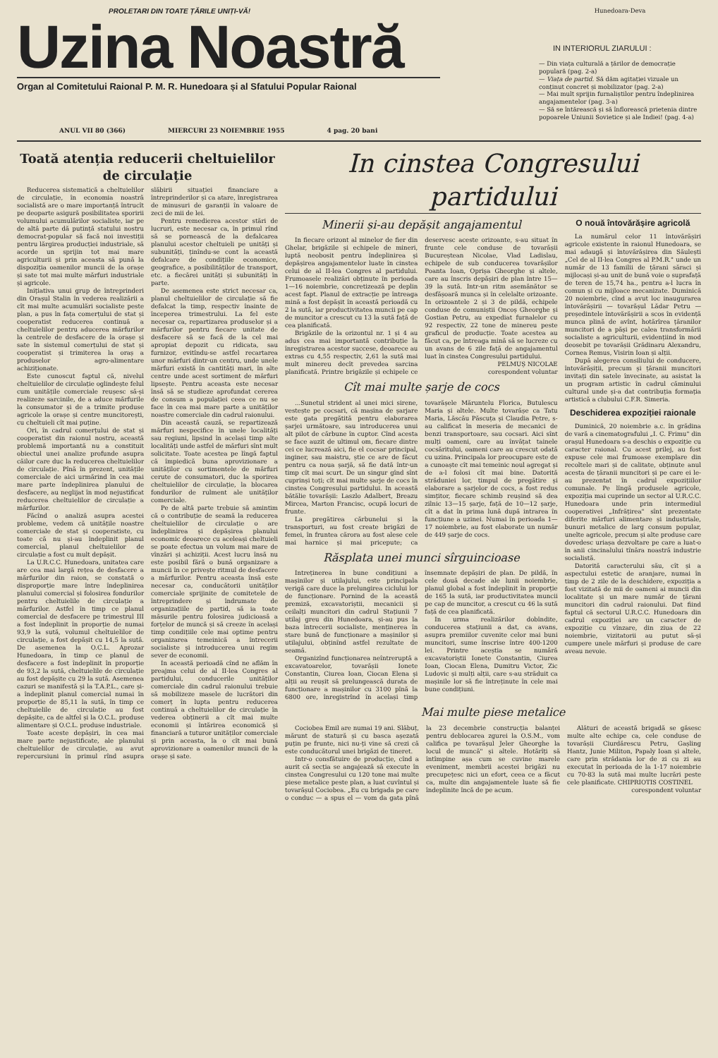PROLETARI DIN TOATE ȚĂRILE UNIȚI-VĂ!
Uzina Noastră
Organ al Comitetului Raional P. M. R. Hunedoara și al Sfatului Popular Raional
Hunedoara-Deva
IN INTERIORUL ZIARULUI :
— Din viața culturală a țărilor de democrație populară (pag. 2-a)
— Viața de partid. Să dăm agitației vizuale un conținut concret și mobilizator (pag. 2-a)
— Mai mult sprijin furnaliștilor pentru îndeplinirea angajamentelor (pag. 3-a)
— Să se întărească și să înflorească prietenia dintre popoarele Uniunii Sovietice și ale Indiei! (pag. 4-a)
ANUL VII 80 (366) MIERCURI 23 NOIEMBRIE 1955 4 pag. 20 bani
Toată atenția reducerii cheltuielilor de circulație
Reducerea sistematică a cheltuielilor de circulație, în economia noastră socialistă are o mare importanță întrucît pe deoparte asigură posibilitatea sporirii volumului acumulărilor socialiste, iar pe de altă parte dă putință statului nostru democrat-popular să facă noi investiții pentru lărgirea producției industriale, să acorde un sprijin tot mai mare agriculturii și prin aceasta să pună la dispoziția oamenilor muncii de la orașe și sate tot mai multe mărfuri industriale și agricole.
Inițiativa unui grup de întreprinderi din Orașul Stalin în vederea realizării a cît mai multe acumulări socialiste peste plan, a pus în fața comerțului de stat și cooperatist reducerea continuă a cheltuielilor pentru aducerea mărfurilor la centrele de desfacere de la orașe și sate în sistemul comerțului de stat și cooperatist și trimiterea la oraș a produselor agro-alimentare achiziționate.
Este cunoscut faptul că, nivelul cheltuielilor de circulație oglindește felul cum unitățile comerciale reușesc să-și realizeze sarcinile, de a aduce mărfurile la consumator și de a trimite produse agricole la orașe și centre muncitorești, cu cheltuieli cît mai puține.
Ori, în cadrul comerțului de stat și cooperatist din raionul nostru, această problemă importantă nu a constituit obiectul unei analize profunde asupra căilor care duc la reducerea cheltuielilor de circulație. Pînă în prezent, unitățile comerciale de aici urmărind în cea mai mare parte îndeplinirea planului de desfacere, au neglijat în mod nejustificat reducerea cheltuielilor de circulație a mărfurilor.
Făcînd o analiză asupra acestei probleme, vedem că unitățile noastre comerciale de stat și cooperatiste, cu toate că nu și-au îndeplinit planul comercial, planul cheltuielilor de circulație a fost cu mult depășit.
La U.R.C.C. Hunedoara, unitatea care are cea mai largă rețea de desfacere a mărfurilor din raion, se constată o disproporție mare între îndeplinirea planului comercial și folosirea fondurilor pentru cheltuielile de circulație a mărfurilor. Astfel în timp ce planul comercial de desfacere pe trimestrul III a fost îndeplinit în proporție de numai 93,9 la sută, volumul cheltuielilor de circulație, a fost depășit cu 14,5 la sută. De asemenea la O.C.L. Aprozar Hunedoara, în timp ce planul de desfacere a fost îndeplinit în proporție de 93,2 la sută, cheltuielile de circulație au fost depășite cu 29 la sută. Asemenea cazuri se manifestă și la T.A.P.L., care și-a îndeplinit planul comercial numai în proporție de 85,11 la sută, în timp ce cheltuielile de circulație au fost depășite, ca de altfel și la O.C.L. produse alimentare și O.C.L. produse industriale.
Toate aceste depășiri, în cea mai mare parte nejustificate, ale planului cheltuielilor de circulație, au avut repercursiuni în primul rînd asupra slăbirii situației financiare a întreprinderilor și ca atare, înregistrarea de minusuri de garanții în valoare de zeci de mii de lei.
Pentru remedierea acestor stări de lucruri, este necesar ca, în primul rînd să se pornească de la defalcarea planului acestor cheltuieli pe unități și subunități, ținîndu-se cont la această defalcare de condițiile economice, geografice, a posibilităților de transport, etc. a fiecărei unități și subunități în parte.
De asemenea este strict necesar ca, planul cheltuielilor de circulație să fie defalcat la timp, respectiv înainte de începerea trimestrului. La fel este necesar ca, repartizarea produselor și a mărfurilor pentru fiecare unitate de desfacere să se facă de la cel mai apropiat depozit cu ridicata, sau furnizor, evitîndu-se astfel recartarea unor mărfuri dintr-un centru, unde unele mărfuri există în cantități mari, în alte centre unde acest sortiment de mărfuri lipsește. Pentru aceasta este necesar însă să se studieze aprofundat cererea de consum a populației ceea ce nu se face în cea mai mare parte a unităților noastre comerciale din cadrul raionului.
Din această cauză, se repartizează mărfuri nespecifice în unele localități sau regiuni, lipsind în același timp alte localități unde astfel de mărfuri sînt mult solicitate. Toate acestea pe lîngă faptul că împiedică buna aprovizionare a unităților cu sortimentele de mărfuri cerute de consumatori, duc la sporirea cheltuielilor de circulație, la blocarea fondurilor de rulment ale unităților comerciale.
Pe de altă parte trebuie să amintim că o contribuție de seamă la reducerea cheltuielilor de circulație o are îndeplinirea și depășirea planului economic deoarece cu aceleași cheltuieli se poate efectua un volum mai mare de vînzări și achiziții. Acest lucru însă nu este posibil fără o bună organizare a muncii în ce privește ritmul de desfacere a mărfurilor. Pentru aceasta însă este necesar ca, conducătorii unităților comerciale sprijinite de comitetele de întreprindere și îndrumate de organizațiile de partid, să ia toate măsurile pentru folosirea judicioasă a forțelor de muncă și să creeze în același timp condițiile cele mai optime pentru organizarea temeinică a întrecerii socialiste și introducerea unui regim sever de economii.
In această perioadă cînd ne aflăm în preajma celui de al II-lea Congres al partidului, conducerile unităților comerciale din cadrul raionului trebuie să mobilizeze masele de lucrători din comerț în lupta pentru reducerea continuă a cheltuielilor de circulație în vederea obținerii a cît mai multe economii și întărirea economică și financiară a tuturor unităților comerciale și prin aceasta, la o cît mai bună aprovizionare a oamenilor muncii de la orașe și sate.
In cinstea Congresului partidului
Minerii și-au depășit angajamentul
In fiecare orizont al minelor de fier din Ghelar, brigăzile și echipele de mineri, luptă neobosit pentru îndeplinirea și depășirea angajamentelor luate în cinstea celui de al II-lea Congres al partidului. Frumoasele realizări obținute în perioada 1—16 noiembrie, concretizează pe deplin acest fapt. Planul de extracție pe întreaga mină a fost depășit în această perioadă cu 2 la sută, iar productivitatea muncii pe cap de muncitor a crescut cu 13 la sută față de cea planificată.
Brigăzile de la orizontul nr. 1 și 4 au adus cea mai importantă contribuție la înregistrarea acestor succese, deoarece au extras cu 4,55 respectiv, 2,61 la sută mai mult minereu decît prevedea sarcina planificată. Printre brigăzile și echipele ce deservesc aceste orizoante, s-au situat în frunte cele conduse de tovarășii Bucureștean Nicolae, Vlad Ladislau, echipele de sub conducerea tovarășilor Poanta Ioan, Oprișa Gheorghe și altele, care au înscris depășiri de plan între 15—39 la sută. Intr-un ritm asemănător se desfășoară munca și în celelalte orizoante. In orizoantele 2 și 3 de pildă, echipele conduse de comuniștii Oncoș Gheorghe și Gostian Petru, au expediat furnalelor cu 92 respectiv, 22 tone de minereu peste graficul de producție. Toate acestea au făcut ca, pe întreaga mină să se lucreze cu un avans de 6 zile față de angajamentul luat în cinstea Congresului partidului.
PELMUȘ NICOLAE
corespondent voluntar
Cît mai multe șarje de cocs
...Sunetul strident al unei mici sirene, vestește pe cocsari, că mașina de șarjare este gata pregătită pentru elaborarea șarjei următoare, sau introducerea unui alt pilot de cărbune în cuptor. Cînd acesta se face auzit de ultimul om, fiecare dintre cei ce lucrează aici, fie el cocsar principal, inginer, sau maistru, știe ce are de făcut pentru ca noua șarjă, să fie dată într-un timp cît mai scurt. De un singur gînd sînt cuprinși toți; cît mai multe șarje de cocs în cinstea Congresului partidului. In această bătălie tovarășii: Laszlo Adalbert, Breazu Mircea, Marton Francisc, ocupă locuri de frunte.
La pregătirea cărbunelui și la transporturi, au fost create brigăzi de femei, în fruntea cărora au fost alese cele mai harnice și mai pricepute; ca tovarășele Măruntelu Florica, Butulescu Maria și altele. Multe tovarășe ca Tatu Maria, Lăscău Păscuța și Claudia Petre, s-au calificat în meseria de mecanici de benzi transportoare, sau cocsari. Aici sînt mulți oameni, care au învățat tainele cocsăritului, oameni care au crescut odată cu uzina. Principala lor preocupare este de a cunoaște cît mai temeinic noul agregat și de a-l folosi cît mai bine. Datorită străduniei lor, timpul de pregătire și elaborare a șarjelor de cocs, a fost redus simțitor, fiecare schimb reușind să dea zilnic 13—15 șarje, față de 10—12 șarje, cît a dat în prima lună după intrarea în funcțiune a uzinei. Numai în perioada 1—17 noiembrie, au fost elaborate un număr de 449 șarje de cocs.
Răsplata unei munci sîrguincioase
Intreținerea în bune condițiuni a mașinilor și utilajului, este principala verigă care duce la prelungirea ciclului lor de funcționare. Pornind de la această premiză, excavatoriștii, mecanicii și ceilalți muncitori din cadrul Stațiunii 7 utilaj greu din Hunedoara, și-au pus la baza întrecerii socialiste, menținerea în stare bună de funcționare a mașinilor și utilajului, obținînd astfel rezultate de seamă.
Organizînd funcționarea neîntreruptă a excavatoarelor, tovarășii Ionete Constantin, Ciurea Ioan, Ciocan Elena și alții au reușit să prelungească durata de funcționare a mașinilor cu 3100 pînă la 6800 ore, înregistrînd în același timp însemnate depășiri de plan. De pildă, în cele două decade ale lunii noiembrie, planul global a fost îndeplinit în proporție de 165 la sută, iar productivitatea muncii pe cap de muncitor, a crescut cu 46 la sută față de cea planificată.
In urma realizărilor dobîndite, conducerea stațiunii a dat, ca avans, asupra premiilor cuvenite celor mai buni muncitori, sume înscrise între 400-1200 lei. Printre aceștia se numără excavatoriștii Ionete Constantin, Ciurea Ioan, Ciocan Elena, Dumitru Victor, Zic Ludovic și mulți alții, care s-au străduit ca mașinile lor să fie întreținute în cele mai bune condițiuni.
O nouă întovărășire agricolă
La numărul celor 11 întovărășiri agricole existente în raionul Hunedoara, se mai adaugă și întovărășirea din Săulești „Cel de al II-lea Congres al P.M.R." unde un număr de 13 familii de țărani săraci și mijlocași și-au unit de bună voie o suprafață de teren de 15,74 ha., pentru a-l lucra în comun și cu mijloace mecanizate. Duminică 20 noiembrie, cînd a avut loc inaugurarea întovărășirii — tovarășul Lădar Petru — președintele întovărășirii a scos în evidență munca plină de avînt, hotărîrea țăranilor muncitori de a păși pe calea transformării socialiste a agriculturii, evidențiind în mod deosebit pe tovarășii Grădinaru Alexandru, Cornea Remus, Visirin Ioan și alții.
După alegerea consiliului de conducere, întovărășiții, precum și țăranii muncitori invitați din satele învecinate, au asistat la un program artistic în cadrul căminului cultural unde și-a dat contribuția formația artistică a clubului C.F.R. Simeria.
Deschiderea expoziției raionale
Duminică, 20 noiembrie a.c. în grădina de vară a cinematografului „I. C. Frimu" din orașul Hunedoara s-a deschis o expoziție cu caracter raional. Cu acest prilej, au fost expuse cele mai frumoase exemplare din recoltele mari și de calitate, obținute anul acesta de țăranii muncitori și pe care ei le-au prezentat în cadrul expozițiilor comunale. Pe lîngă produsele agricole, expoziția mai cuprinde un sector al U.R.C.C. Hunedoara unde prin intermediul cooperativei „Infrățirea" sînt prezentate diferite mărfuri alimentare și industriale, bunuri metalice de larg consum popular, unelte agricole, precum și alte produse care dovedesc uriașa dezvoltare pe care a luat-o în anii cincinalului tînăra noastră industrie socialistă.
Datorită caracterului său, cît și a aspectului estetic de aranjare, numai în timp de 2 zile de la deschidere, expoziția a fost vizitată de mii de oameni ai muncii din localitate și un mare număr de țărani muncitori din cadrul raionului. Dat fiind faptul că sectorul U.R.C.C. Hunedoara din cadrul expoziției are un caracter de expoziție cu vînzare, din ziua de 22 noiembrie, vizitatorii au putut să-și cumpere unele mărfuri și produse de care aveau nevoie.
Mai multe piese metalice
Cociobea Emil are numai 19 ani. Slăbuț, mărunt de statură și cu basca așezată puțin pe frunte, nici nu-ți vine să crezi că este conducătorul unei brigăzi de tineret.
Intr-o consfătuire de producție, cînd a aurit că secția se angajează să execute în cinstea Congresului cu 120 tone mai multe piese metalice peste plan, a luat cuvîntul și tovarășul Cociobea. „Eu cu brigada pe care o conduc — a spus el — vom da gata pînă la 23 decembrie construcția balanței pentru deblocarea zgurei la O.S.M., vom califica pe tovarășul Jeler Gheorghe la locul de muncă" și altele. Hotărîți să întîmpine așa cum se cuvine marele eveniment, membrii acestei brigăzi nu precupețesc nici un efort, ceea ce a făcut ca, multe din angajamentele luate să fie îndeplinite încă de pe acum.
Alături de această brigadă se găsesc multe alte echipe ca, cele conduse de tovarășii Ciurdărescu Petru, Gașling Hantz, Junie Militon, Papaly Ioan și altele, care prin strădania lor de zi cu zi au executat în perioada de la 1-17 noiembrie cu 70-83 la sută mai multe lucrări peste cele planificate. CHIPRIOTIS COSTINEL
corespondent voluntar